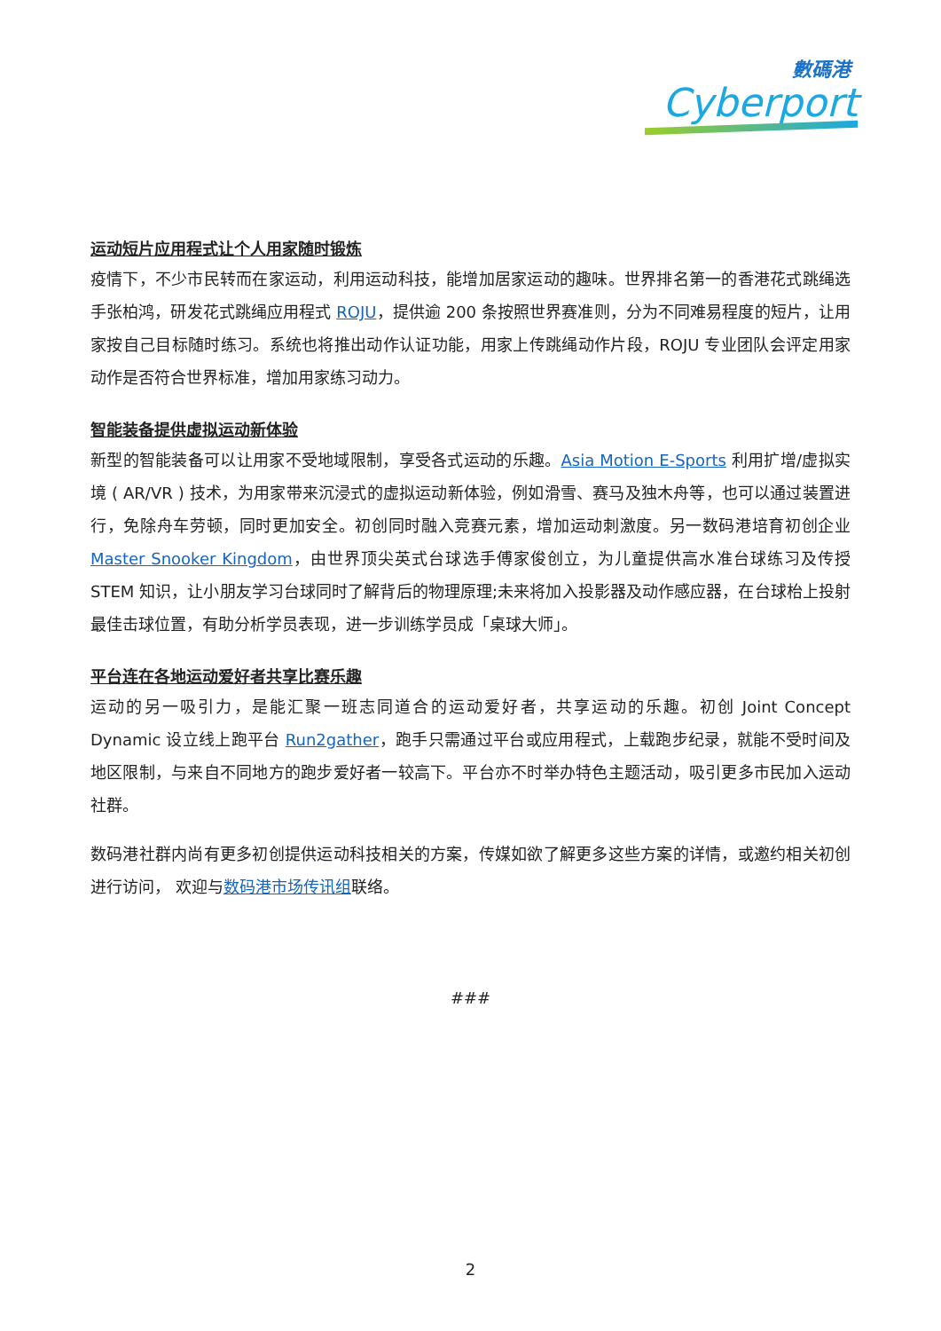數碼港
Cyberport
运动短片应用程式让个人用家随时锻炼
疫情下，不少市民转而在家运动，利用运动科技，能增加居家运动的趣味。世界排名第一的香港花式跳绳选手张柏鸿，研发花式跳绳应用程式 ROJU，提供逾 200 条按照世界赛准则，分为不同难易程度的短片，让用家按自己目标随时练习。系统也将推出动作认证功能，用家上传跳绳动作片段，ROJU 专业团队会评定用家动作是否符合世界标准，增加用家练习动力。
智能装备提供虚拟运动新体验
新型的智能装备可以让用家不受地域限制，享受各式运动的乐趣。Asia Motion E-Sports 利用扩增/虚拟实境 ( AR/VR ) 技术，为用家带来沉浸式的虚拟运动新体验，例如滑雪、赛马及独木舟等，也可以通过装置进行，免除舟车劳顿，同时更加安全。初创同时融入竞赛元素，增加运动刺激度。另一数码港培育初创企业 Master Snooker Kingdom，由世界顶尖英式台球选手傅家俊创立，为儿童提供高水准台球练习及传授 STEM 知识，让小朋友学习台球同时了解背后的物理原理;未来将加入投影器及动作感应器，在台球枱上投射最佳击球位置，有助分析学员表现，进一步训练学员成「桌球大师」。
平台连在各地运动爱好者共享比赛乐趣
运动的另一吸引力，是能汇聚一班志同道合的运动爱好者，共享运动的乐趣。初创 Joint Concept Dynamic 设立线上跑平台 Run2gather，跑手只需通过平台或应用程式，上载跑步纪录，就能不受时间及地区限制，与来自不同地方的跑步爱好者一较高下。平台亦不时举办特色主题活动，吸引更多市民加入运动社群。
数码港社群内尚有更多初创提供运动科技相关的方案，传媒如欲了解更多这些方案的详情，或邀约相关初创进行访问， 欢迎与数码港市场传讯组联络。
###
2